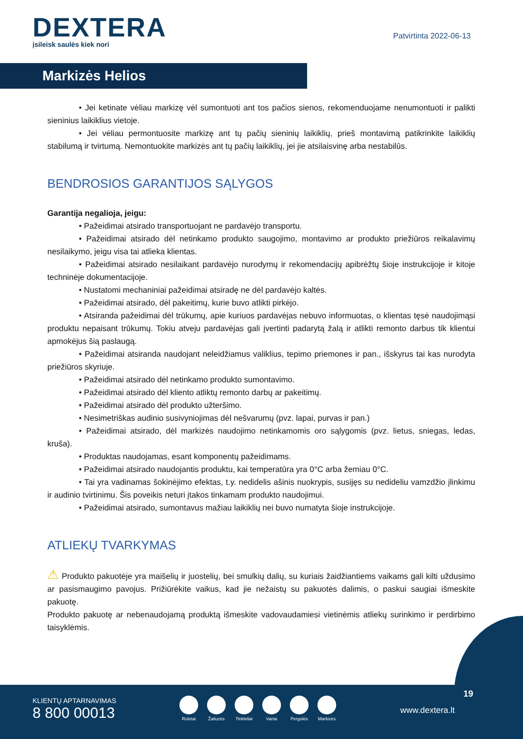DEXTERA
įsileisk saulės kiek nori
Patvirtinta 2022-06-13
Markizės Helios
• Jei ketinate vėliau markizę vėl sumontuoti ant tos pačios sienos, rekomenduojame nenumontuoti ir palikti sieninius laikiklius vietoje.
• Jei vėliau permontuosite markizę ant tų pačių sieninių laikiklių, prieš montavimą patikrinkite laikiklių stabilumą ir tvirtumą. Nemontuokite markizės ant tų pačių laikiklių, jei jie atsilaisvinę arba nestabilūs.
BENDROSIOS GARANTIJOS SĄLYGOS
Garantija negalioja, jeigu:
• Pažeidimai atsirado transportuojant ne pardavėjo transportu.
• Pažeidimai atsirado dėl netinkamo produkto saugojimo, montavimo ar produkto priežiūros reikalavimų nesilaikymo, jeigu visa tai atlieka klientas.
• Pažeidimai atsirado nesilaikant pardavėjo nurodymų ir rekomendacijų apibrėžtų šioje instrukcijoje ir kitoje techninėje dokumentacijoje.
• Nustatomi mechaniniai pažeidimai atsiradę ne dėl pardavėjo kaltės.
• Pažeidimai atsirado, dėl pakeitimų, kurie buvo atlikti pirkėjo.
• Atsiranda pažeidimai dėl trūkumų, apie kuriuos pardavėjas nebuvo informuotas, o klientas tęsė naudojimąsi produktu nepaisant trūkumų. Tokiu atveju pardavėjas gali įvertinti padarytą žalą ir atlikti remonto darbus tik klientui apmokėjus šią paslaugą.
• Pažeidimai atsiranda naudojant neleidžiamus valiklius, tepimo priemones ir pan., išskyrus tai kas nurodyta priežiūros skyriuje.
• Pažeidimai atsirado dėl netinkamo produkto sumontavimo.
• Pažeidimai atsirado dėl kliento atliktų remonto darbų ar pakeitimų.
• Pažeidimai atsirado dėl produkto užteršimo.
• Nesimetriškas audinio susivyniojimas dėl nešvarumų (pvz. lapai, purvas ir pan.)
• Pažeidimai atsirado, dėl markizės naudojimo netinkamomis oro sąlygomis (pvz. lietus, sniegas, ledas, kruša).
• Produktas naudojamas, esant komponentų pažeidimams.
• Pažeidimai atsirado naudojantis produktu, kai temperatūra yra 0°C arba žemiau 0°C.
• Tai yra vadinamas šokinėjimo efektas, t.y. nedidelis ašinis nuokrypis, susijęs su nedideliu vamzdžio įlinkimu ir audinio tvirtinimu. Šis poveikis neturi įtakos tinkamam produkto naudojimui.
• Pažeidimai atsirado, sumontavus mažiau laikiklių nei buvo numatyta šioje instrukcijoje.
ATLIEKŲ TVARKYMAS
⚠ Produkto pakuotėje yra maišelių ir juostelių, bei smulkių dalių, su kuriais žaidžiantiems vaikams gali kilti uždusimo ar pasismaugimo pavojus. Prižiūrėkite vaikus, kad jie nežaistų su pakuotės dalimis, o paskui saugiai išmeskite pakuotę.
Produkto pakuotę ar nebenaudojamą produktą išmeskite vadovaudamiesi vietinėmis atliekų surinkimo ir perdirbimo taisyklėmis.
KLIENTŲ APTARNAVIMAS
8 800 00013
Roletai Žaliuzės Tinkleliai Vartai Pergolės Markizės
19
www.dextera.lt